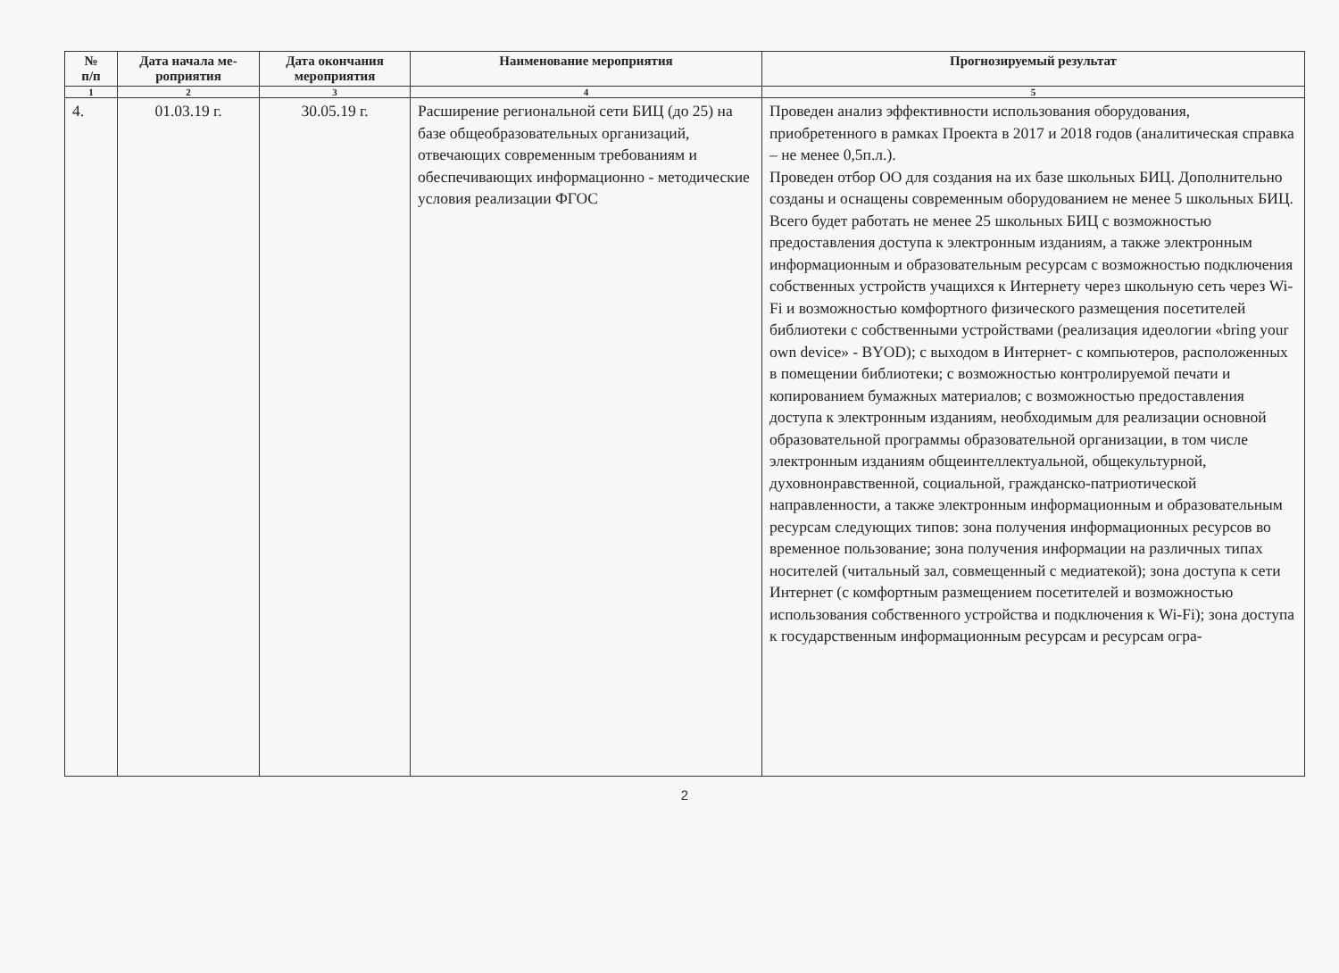| № п/п | Дата начала ме- роприятия | Дата окончания мероприятия | Наименование мероприятия | Прогнозируемый результат |
| --- | --- | --- | --- | --- |
| 1 | 2 | 3 | 4 | 5 |
| 4. | 01.03.19 г. | 30.05.19 г. | Расширение региональной сети БИЦ (до 25) на базе общеобразовательных организаций, отвечающих современным требованиям и обеспечивающих информационно - методические условия реализации ФГОС | Проведен анализ эффективности использования оборудования, приобретенного в рамках Проекта в 2017 и 2018 годов (аналитическая справка – не менее 0,5п.л.). Проведен отбор ОО для создания на их базе школьных БИЦ. Дополнительно созданы и оснащены современным оборудованием не менее 5 школьных БИЦ. Всего будет работать не менее 25 школьных БИЦ с возможностью предоставления доступа к электронным изданиям, а также электронным информационным и образовательным ресурсам с возможностью подключения собственных устройств учащихся к Интернету через школьную сеть через Wi-Fi и возможностью комфортного физического размещения посетителей библиотеки с собственными устройствами (реализация идеологии «bring your own device» - BYOD); с выходом в Интернет- с компьютеров, расположенных в помещении библиотеки; с возможностью контролируемой печати и копированием бумажных материалов; с возможностью предоставления доступа к электронным изданиям, необходимым для реализации основной образовательной программы образовательной организации, в том числе электронным изданиям общеинтеллектуальной, общекультурной, духовнонравственной, социальной, гражданско-патриотической направленности, а также электронным информационным и образовательным ресурсам следующих типов: зона получения информационных ресурсов во временное пользование; зона получения информации на различных типах носителей (читальный зал, совмещенный с медиатекой); зона доступа к сети Интернет (с комфортным размещением посетителей и возможностью использования собственного устройства и подключения к Wi-Fi); зона доступа к государственным информационным ресурсам и ресурсам огра- |
2